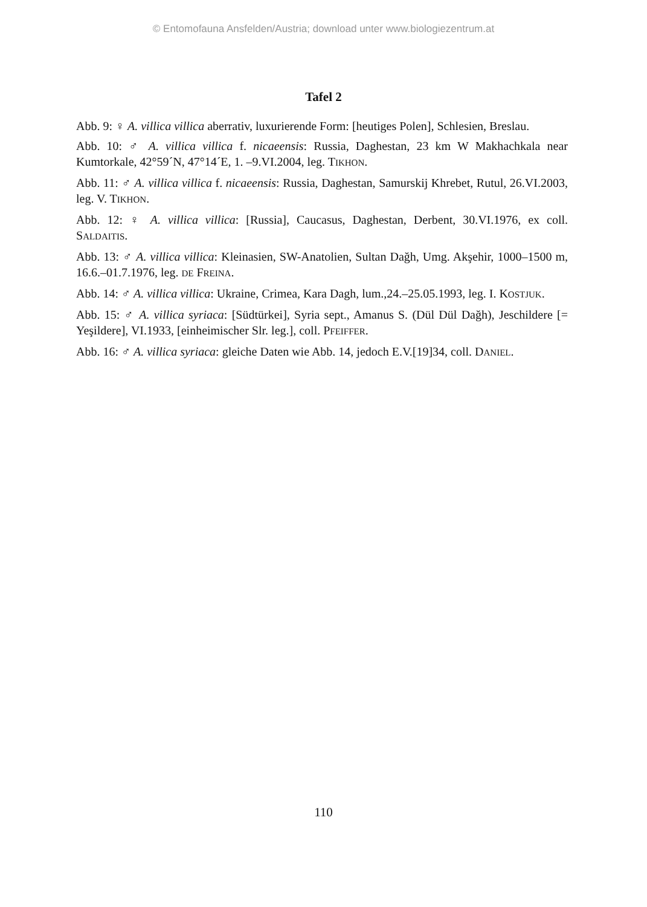© Entomofauna Ansfelden/Austria; download unter www.biologiezentrum.at
Tafel 2
Abb. 9: ♀ A. villica villica aberrativ, luxurierende Form: [heutiges Polen], Schlesien, Breslau.
Abb. 10: ♂ A. villica villica f. nicaeensis: Russia, Daghestan, 23 km W Makhachkala near Kumtorkale, 42°59´N, 47°14´E, 1. –9.VI.2004, leg. TIKHON.
Abb. 11: ♂ A. villica villica f. nicaeensis: Russia, Daghestan, Samurskij Khrebet, Rutul, 26.VI.2003, leg. V. TIKHON.
Abb. 12: ♀ A. villica villica: [Russia], Caucasus, Daghestan, Derbent, 30.VI.1976, ex coll. SALDAITIS.
Abb. 13: ♂ A. villica villica: Kleinasien, SW-Anatolien, Sultan Dağh, Umg. Akşehir, 1000–1500 m, 16.6.–01.7.1976, leg. DE FREINA.
Abb. 14: ♂ A. villica villica: Ukraine, Crimea, Kara Dagh, lum.,24.–25.05.1993, leg. I. KOSTJUK.
Abb. 15: ♂ A. villica syriaca: [Südtürkei], Syria sept., Amanus S. (Dül Dül Dağh), Jeschildere [= Yeşildere], VI.1933, [einheimischer Slr. leg.], coll. PFEIFFER.
Abb. 16: ♂ A. villica syriaca: gleiche Daten wie Abb. 14, jedoch E.V.[19]34, coll. DANIEL.
110